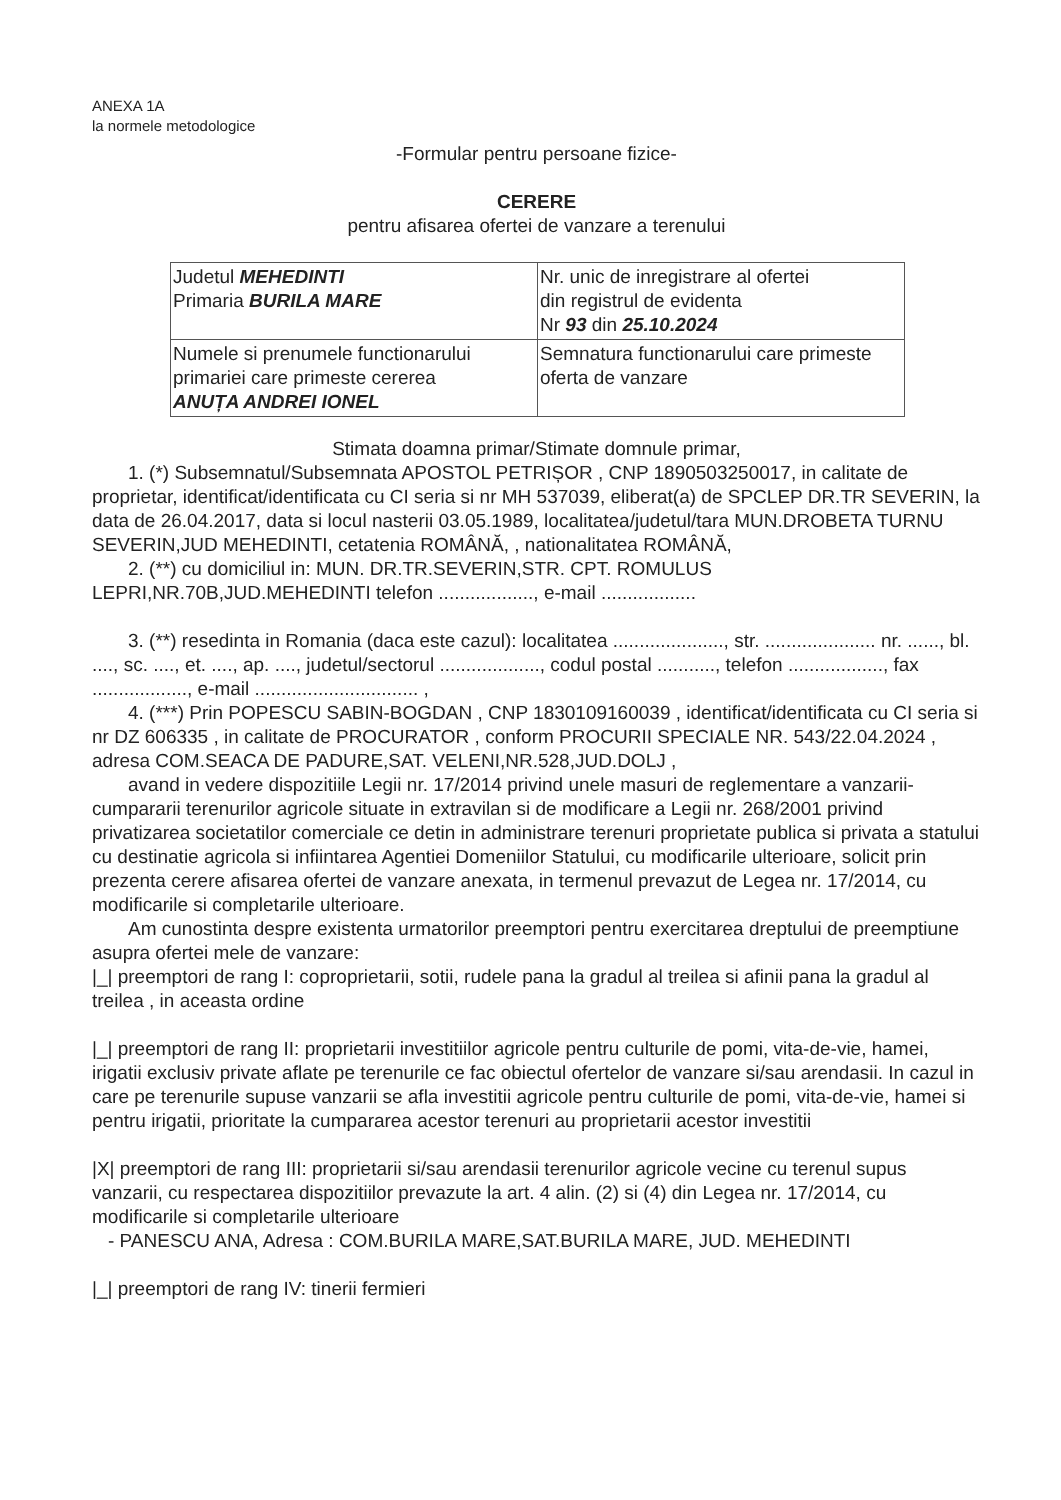ANEXA 1A
la normele metodologice
-Formular pentru persoane fizice-
CERERE
pentru afisarea ofertei de vanzare a terenului
| Judetul MEHEDINTI Primaria BURILA MARE | Nr. unic de inregistrare al ofertei din registrul de evidenta Nr 93 din 25.10.2024 |
| Numele si prenumele functionarului primariei care primeste cererea ANUȚA ANDREI IONEL | Semnatura functionarului care primeste oferta de vanzare |
Stimata doamna primar/Stimate domnule primar,
1. (*) Subsemnatul/Subsemnata APOSTOL PETRIȘOR , CNP 1890503250017, in calitate de proprietar, identificat/identificata cu CI seria si nr MH 537039, eliberat(a) de SPCLEP DR.TR SEVERIN, la data de 26.04.2017, data si locul nasterii 03.05.1989, localitatea/judetul/tara MUN.DROBETA TURNU SEVERIN,JUD MEHEDINTI, cetatenia ROMÂNĂ, , nationalitatea ROMÂNĂ,
2. (**) cu domiciliul in: MUN. DR.TR.SEVERIN,STR. CPT. ROMULUS LEPRI,NR.70B,JUD.MEHEDINTI telefon .................., e-mail ..................
3. (**) resedinta in Romania (daca este cazul): localitatea ....................., str. ..................... nr. ......, bl. ...., sc. ...., et. ...., ap. ...., judetul/sectorul ..................., codul postal ..........., telefon .................., fax .................., e-mail ............................... ,
4. (***) Prin POPESCU SABIN-BOGDAN , CNP 1830109160039 , identificat/identificata cu CI seria si nr DZ 606335 , in calitate de PROCURATOR , conform PROCURII SPECIALE NR. 543/22.04.2024 , adresa COM.SEACA DE PADURE,SAT. VELENI,NR.528,JUD.DOLJ ,
avand in vedere dispozitiile Legii nr. 17/2014 privind unele masuri de reglementare a vanzarii-cumpararii terenurilor agricole situate in extravilan si de modificare a Legii nr. 268/2001 privind privatizarea societatilor comerciale ce detin in administrare terenuri proprietate publica si privata a statului cu destinatie agricola si infiintarea Agentiei Domeniilor Statului, cu modificarile ulterioare, solicit prin prezenta cerere afisarea ofertei de vanzare anexata, in termenul prevazut de Legea nr. 17/2014, cu modificarile si completarile ulterioare.
Am cunostinta despre existenta urmatorilor preemptori pentru exercitarea dreptului de preemptiune asupra ofertei mele de vanzare:
|_| preemptori de rang I: coproprietarii, sotii, rudele pana la gradul al treilea si afinii pana la gradul al treilea , in aceasta ordine
|_| preemptori de rang II: proprietarii investitiilor agricole pentru culturile de pomi, vita-de-vie, hamei, irigatii exclusiv private aflate pe terenurile ce fac obiectul ofertelor de vanzare si/sau arendasii. In cazul in care pe terenurile supuse vanzarii se afla investitii agricole pentru culturile de pomi, vita-de-vie, hamei si pentru irigatii, prioritate la cumpararea acestor terenuri au proprietarii acestor investitii
|X| preemptori de rang III: proprietarii si/sau arendasii terenurilor agricole vecine cu terenul supus vanzarii, cu respectarea dispozitiilor prevazute la art. 4 alin. (2) si (4) din Legea nr. 17/2014, cu modificarile si completarile ulterioare
- PANESCU ANA, Adresa : COM.BURILA MARE,SAT.BURILA MARE, JUD. MEHEDINTI
|_| preemptori de rang IV: tinerii fermieri